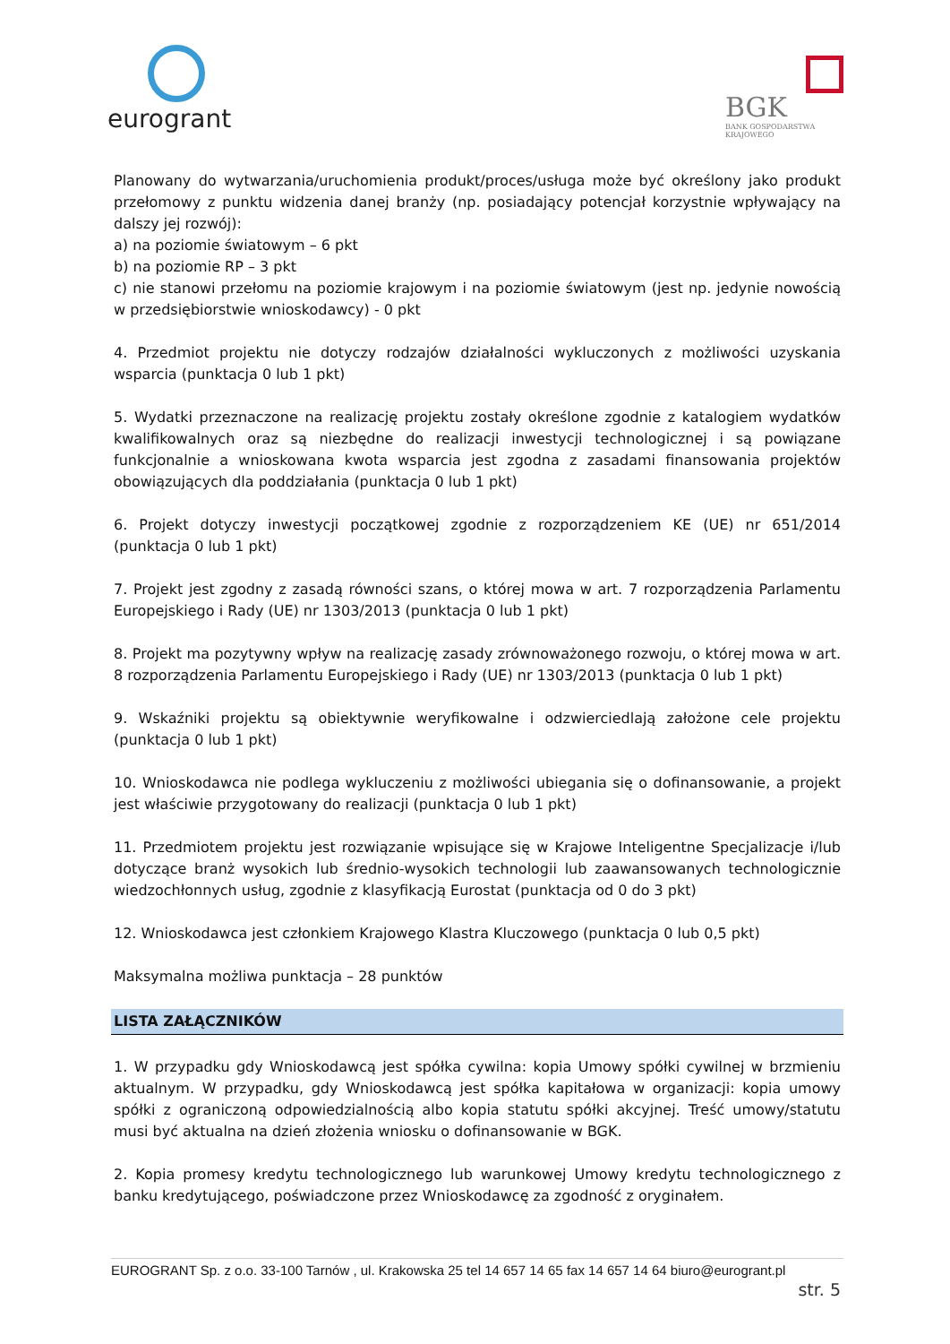eurogrant
BGK
BANK GOSPODARSTWA
KRAJOWEGO
Planowany do wytwarzania/uruchomienia produkt/proces/usługa może być określony jako produkt przełomowy z punktu widzenia danej branży (np. posiadający potencjał korzystnie wpływający na dalszy jej rozwój):
a) na poziomie światowym – 6 pkt
b) na poziomie RP – 3 pkt
c) nie stanowi przełomu na poziomie krajowym i na poziomie światowym (jest np. jedynie nowością w przedsiębiorstwie wnioskodawcy) - 0 pkt
4. Przedmiot projektu nie dotyczy rodzajów działalności wykluczonych z możliwości uzyskania wsparcia (punktacja 0 lub 1 pkt)
5. Wydatki przeznaczone na realizację projektu zostały określone zgodnie z katalogiem wydatków kwalifikowalnych oraz są niezbędne do realizacji inwestycji technologicznej i są powiązane funkcjonalnie a wnioskowana kwota wsparcia jest zgodna z zasadami finansowania projektów obowiązujących dla poddziałania (punktacja 0 lub 1 pkt)
6. Projekt dotyczy inwestycji początkowej zgodnie z rozporządzeniem KE (UE) nr 651/2014 (punktacja 0 lub 1 pkt)
7. Projekt jest zgodny z zasadą równości szans, o której mowa w art. 7 rozporządzenia Parlamentu Europejskiego i Rady (UE) nr 1303/2013 (punktacja 0 lub 1 pkt)
8. Projekt ma pozytywny wpływ na realizację zasady zrównoważonego rozwoju, o której mowa w art. 8 rozporządzenia Parlamentu Europejskiego i Rady (UE) nr 1303/2013 (punktacja 0 lub 1 pkt)
9. Wskaźniki projektu są obiektywnie weryfikowalne i odzwierciedlają założone cele projektu (punktacja 0 lub 1 pkt)
10. Wnioskodawca nie podlega wykluczeniu z możliwości ubiegania się o dofinansowanie, a projekt jest właściwie przygotowany do realizacji (punktacja 0 lub 1 pkt)
11. Przedmiotem projektu jest rozwiązanie wpisujące się w Krajowe Inteligentne Specjalizacje i/lub dotyczące branż wysokich lub średnio-wysokich technologii lub zaawansowanych technologicznie wiedzochłonnych usług, zgodnie z klasyfikacją Eurostat (punktacja od 0 do 3 pkt)
12. Wnioskodawca jest członkiem Krajowego Klastra Kluczowego (punktacja 0 lub 0,5 pkt)
Maksymalna możliwa punktacja – 28 punktów
LISTA ZAŁĄCZNIKÓW
1. W przypadku gdy Wnioskodawcą jest spółka cywilna: kopia Umowy spółki cywilnej w brzmieniu aktualnym. W przypadku, gdy Wnioskodawcą jest spółka kapitałowa w organizacji: kopia umowy spółki z ograniczoną odpowiedzialnością albo kopia statutu spółki akcyjnej. Treść umowy/statutu musi być aktualna na dzień złożenia wniosku o dofinansowanie w BGK.
2. Kopia promesy kredytu technologicznego lub warunkowej Umowy kredytu technologicznego z banku kredytującego, poświadczone przez Wnioskodawcę za zgodność z oryginałem.
EUROGRANT Sp. z o.o. 33-100 Tarnów , ul. Krakowska 25 tel 14 657 14 65 fax 14 657 14 64 biuro@eurogrant.pl
str. 5